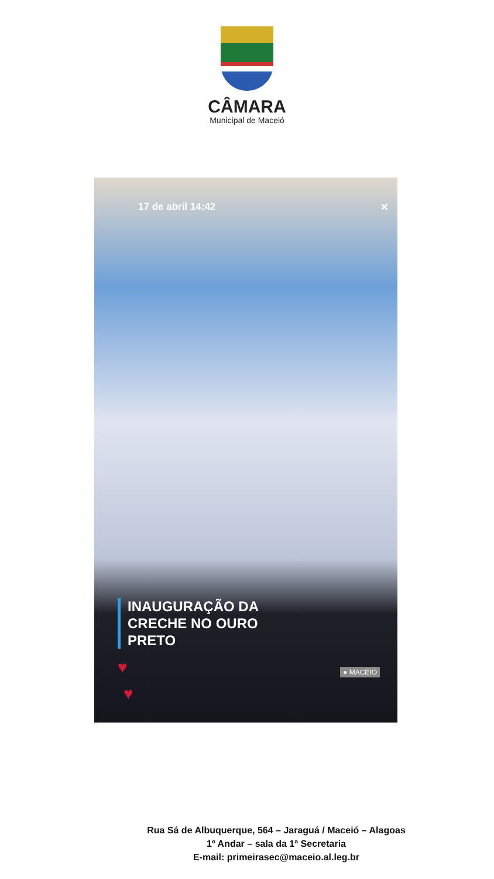CÂMARA
Municipal de Maceió
17 de abril 14:42 ✕
INAUGURAÇÃO DA
CRECHE NO OURO
PRETO
● MACEIÓ ♥
♥
Rua Sá de Albuquerque, 564 – Jaraguá / Maceió – Alagoas
1º Andar – sala da 1ª Secretaria
E-mail: primeirasec@maceio.al.leg.br